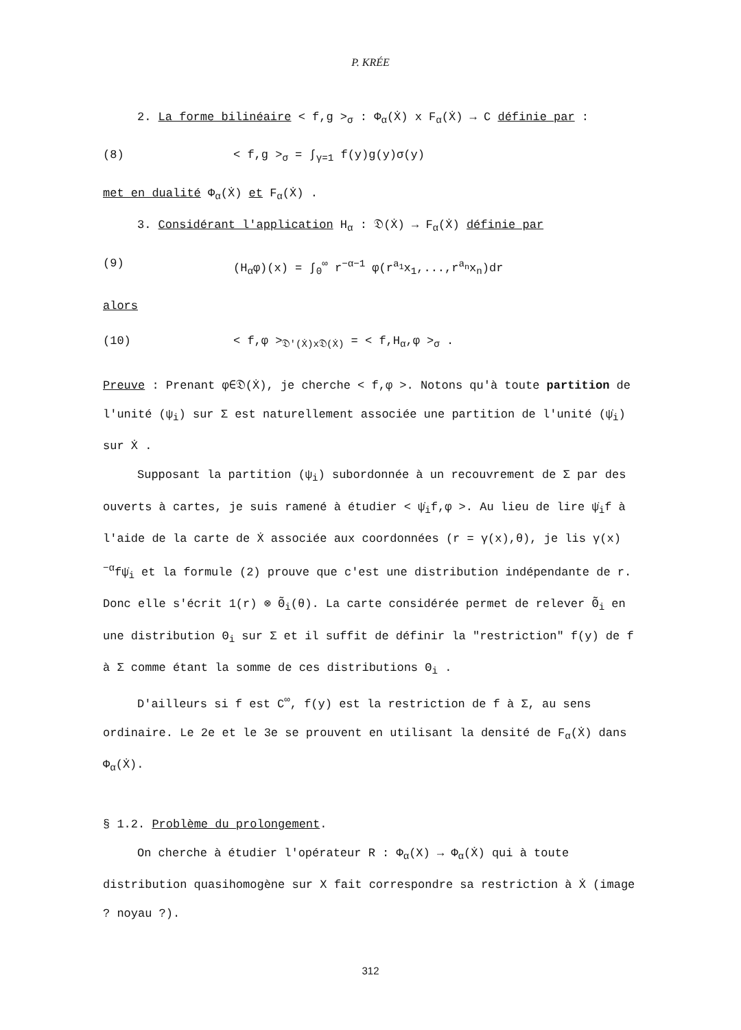P. KRÉE
2. La forme bilinéaire < f,g ><sub>σ</sub> : Φ<sub>α</sub>(Ẋ) x F<sub>α</sub>(Ẋ) → C définie par :
(8) < f,g ><sub>σ</sub> = ∫<sub>γ=1</sub> f(y)g(y)σ(y)
met en dualité Φ<sub>α</sub>(Ẋ) et F<sub>α</sub>(Ẋ) .
3. Considérant l'application H<sub>α</sub> : 𝔇(Ẋ) → F<sub>α</sub>(Ẋ) définie par
(9) (H<sub>α</sub>φ)(x) = ∫<sub>0</sub><sup>∞</sup> r<sup>−α−1</sup> φ(r<sup>a<sub>1</sub></sup>x<sub>1</sub>,...,r<sup>a<sub>n</sub></sup>x<sub>n</sub>)dr
alors
(10) < f,φ ><sub>𝔇'(Ẋ)x𝔇(Ẋ)</sub> = < f,H<sub>α</sub>,φ ><sub>σ</sub> .
Preuve : Prenant φ∈𝔇(Ẋ), je cherche < f,φ >. Notons qu'à toute partition de l'unité (ψ<sub>i</sub>) sur Σ est naturellement associée une partition de l'unité (ψ̇<sub>i</sub>) sur Ẋ .
Supposant la partition (ψ<sub>i</sub>) subordonnée à un recouvrement de Σ par des ouverts à cartes, je suis ramené à étudier < ψ̇<sub>i</sub>f,φ >. Au lieu de lire ψ̇<sub>i</sub>f à l'aide de la carte de Ẋ associée aux coordonnées (r = γ(x),θ), je lis γ(x)<sup>−α</sup>fψ̇<sub>i</sub> et la formule (2) prouve que c'est une distribution indépendante de r. Donc elle s'écrit 1(r) ⊗ Θ̃<sub>i</sub>(θ). La carte considérée permet de relever Θ̃<sub>i</sub> en une distribution Θ<sub>i</sub> sur Σ et il suffit de définir la "restriction" f(y) de f à Σ comme étant la somme de ces distributions Θ<sub>i</sub> .
D'ailleurs si f est C<sup>∞</sup>, f(y) est la restriction de f à Σ, au sens ordinaire. Le 2e et le 3e se prouvent en utilisant la densité de F<sub>α</sub>(Ẋ) dans Φ<sub>α</sub>(Ẋ).
§ 1.2. Problème du prolongement.
On cherche à étudier l'opérateur R : Φ<sub>α</sub>(X) → Φ<sub>α</sub>(Ẋ) qui à toute distribution quasihomogène sur X fait correspondre sa restriction à Ẋ (image ? noyau ?).
312